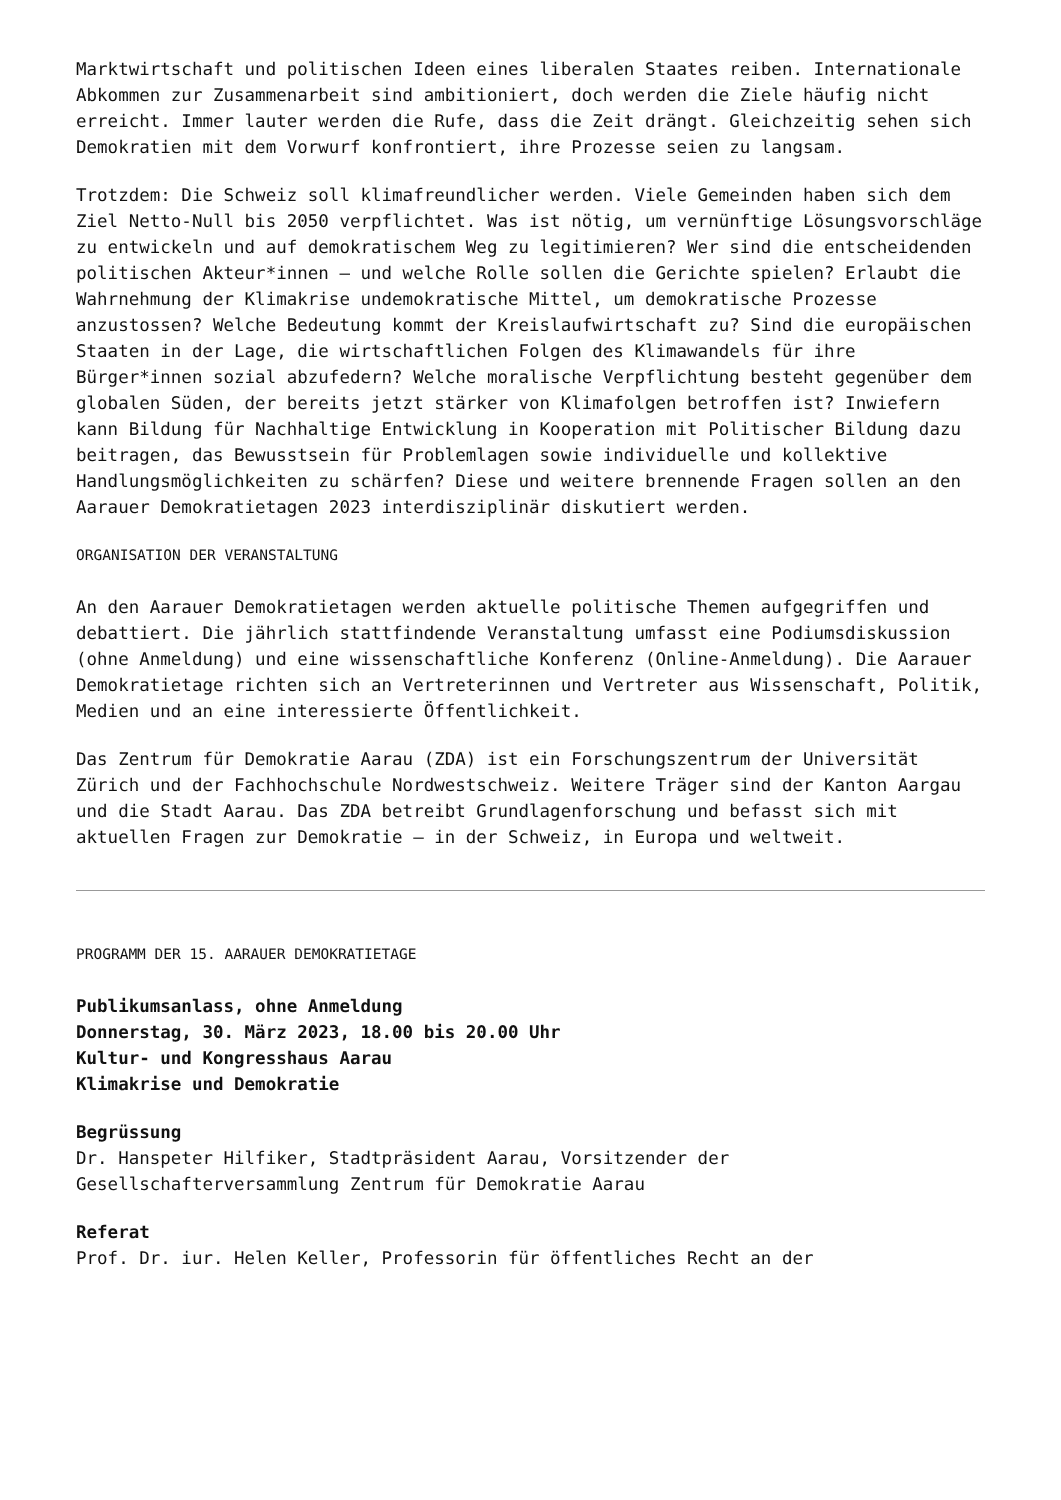Marktwirtschaft und politischen Ideen eines liberalen Staates reiben. Internationale Abkommen zur Zusammenarbeit sind ambitioniert, doch werden die Ziele häufig nicht erreicht. Immer lauter werden die Rufe, dass die Zeit drängt. Gleichzeitig sehen sich Demokratien mit dem Vorwurf konfrontiert, ihre Prozesse seien zu langsam.
Trotzdem: Die Schweiz soll klimafreundlicher werden. Viele Gemeinden haben sich dem Ziel Netto-Null bis 2050 verpflichtet. Was ist nötig, um vernünftige Lösungsvorschläge zu entwickeln und auf demokratischem Weg zu legitimieren? Wer sind die entscheidenden politischen Akteur*innen – und welche Rolle sollen die Gerichte spielen? Erlaubt die Wahrnehmung der Klimakrise undemokratische Mittel, um demokratische Prozesse anzustossen? Welche Bedeutung kommt der Kreislaufwirtschaft zu? Sind die europäischen Staaten in der Lage, die wirtschaftlichen Folgen des Klimawandels für ihre Bürger*innen sozial abzufedern? Welche moralische Verpflichtung besteht gegenüber dem globalen Süden, der bereits jetzt stärker von Klimafolgen betroffen ist? Inwiefern kann Bildung für Nachhaltige Entwicklung in Kooperation mit Politischer Bildung dazu beitragen, das Bewusstsein für Problemlagen sowie individuelle und kollektive Handlungsmöglichkeiten zu schärfen? Diese und weitere brennende Fragen sollen an den Aarauer Demokratietagen 2023 interdisziplinär diskutiert werden.
ORGANISATION DER VERANSTALTUNG
An den Aarauer Demokratietagen werden aktuelle politische Themen aufgegriffen und debattiert. Die jährlich stattfindende Veranstaltung umfasst eine Podiumsdiskussion (ohne Anmeldung) und eine wissenschaftliche Konferenz (Online-Anmeldung). Die Aarauer Demokratietage richten sich an Vertreterinnen und Vertreter aus Wissenschaft, Politik, Medien und an eine interessierte Öffentlichkeit.
Das Zentrum für Demokratie Aarau (ZDA) ist ein Forschungszentrum der Universität Zürich und der Fachhochschule Nordwestschweiz. Weitere Träger sind der Kanton Aargau und die Stadt Aarau. Das ZDA betreibt Grundlagenforschung und befasst sich mit aktuellen Fragen zur Demokratie – in der Schweiz, in Europa und weltweit.
PROGRAMM DER 15. AARAUER DEMOKRATIETAGE
Publikumsanlass, ohne Anmeldung
Donnerstag, 30. März 2023, 18.00 bis 20.00 Uhr
Kultur- und Kongresshaus Aarau
Klimakrise und Demokratie
Begrüssung
Dr. Hanspeter Hilfiker, Stadtpräsident Aarau, Vorsitzender der Gesellschafterversammlung Zentrum für Demokratie Aarau
Referat
Prof. Dr. iur. Helen Keller, Professorin für öffentliches Recht an der